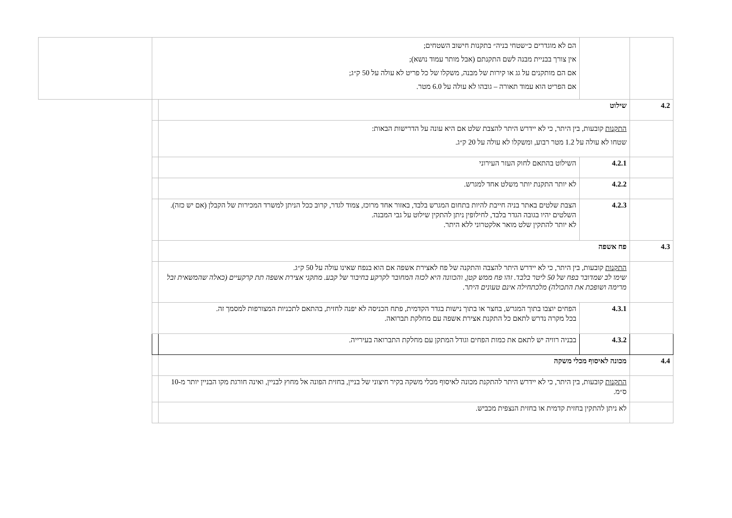| | | הם לא מוגדרים כ״שטחי בניה״ בתקנות חישוב השטחים; אין צורך בבניית מבנה לשם התקנתם (אבל מותר עמוד נושא); אם הם מותקנים על גג או קירות של מבנה, משקלו של כל פריט לא עולה על 50 ק״ג; אם הפריט הוא עמוד תאורה – גובהו לא עולה על 6.0 מטר. | | |
| 4.2 | שילוט | | | |
| | התקנות קובעות, בין היתר, כי לא יידרש היתר להצבת שלט אם היא עונה על הדרישות הבאות: שטחו לא עולה על 1.2 מטר רבוע, ומשקלו לא עולה על 20 ק״ג. | | | |
| | 4.2.1 | השילוט בהתאם לחוק העזר העירוני | | |
| | 4.2.2 | לא יותר התקנת יותר משלט אחד למגרש. | | |
| | 4.2.3 | הצבת שלטים באתר בניה חייבת להיות בתחום המגרש בלבד, באזור אחד מרוכז, צמוד לגדר, קרוב ככל הניתן למשרד המכירות של הקבלן (אם יש כזה). השלטים יהיו בגובה הגדר בלבד, לחילופין ניתן להתקין שילוט על גבי המבנה. לא יותר להתקין שלט מואר אלקטרוני ללא היתר. | | |
| 4.3 | פח אשפה | | | |
| | התקנות קובעות, בין היתר, כי לא יידרש היתר להצבה והתקנה של פח לאצירת אשפה אם הוא בנפח שאינו עולה על 50 ק״ג. שימו לב שמדובר בפח של 50 ליטר בלבד. זהו פח ממש קטן, והכוונה היא לכזה המחובר לקרקע בחיבור של קבע. מתקני אצירת אשפה תת קרקעיים (כאלה שהמשאית זבל מרימה ושופכת את התכולה) מלכתחילה אינם טעונים היתר. | | | |
| | 4.3.1 | הפחים יוצבו בתוך המגרש, בחצר או בתוך נישות בגדר הקדמית, פתח הכניסה לא יפנה לחזית, בהתאם לתכניות המצורפות למסמך זה. בכל מקרה נדרש לתאם כל התקנת אצירת אשפה עם מחלקת תברואה. | | |
| | 4.3.2 | בבניה רוויה יש לתאם את כמות הפחים וגודל המתקן עם מחלקת התברואה בעירייה. | | |
| 4.4 | מכונה לאיסוף מכלי משקה | | | |
| | התקנות קובעות, בין היתר, כי לא יידרש היתר להתקנת מכונה לאיסוף מכלי משקה בקיר חיצוני של בניין, בחזית הפונה אל מחוץ לבניין, ואינה חורגת מקו הבניין יותר מ-10 ס״מ. | | | |
| | לא ניתן להתקין בחזית קדמית או בחזית הנצפית מכביש. | | | |